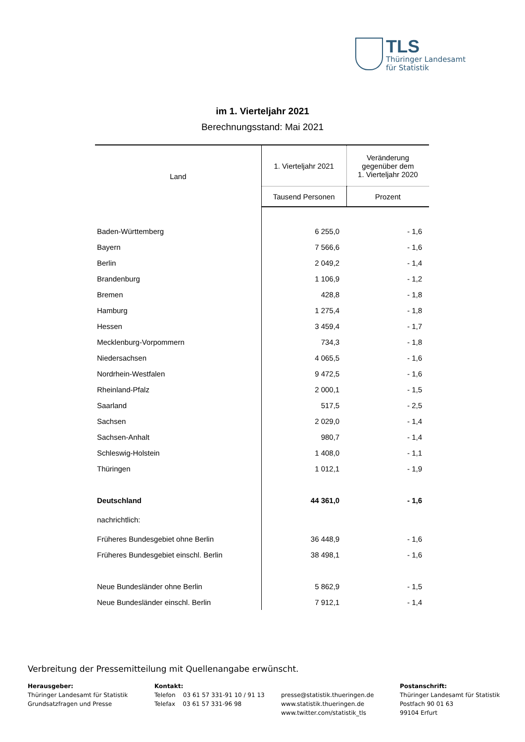TLS
Thüringer Landesamt
für Statistik
im 1. Vierteljahr 2021
Berechnungsstand: Mai 2021
| Land | 1. Vierteljahr 2021 | Veränderung gegenüber dem 1. Vierteljahr 2020 |
| --- | --- | --- |
| | Tausend Personen | Prozent |
| Baden-Württemberg | 6 255,0 | - 1,6 |
| Bayern | 7 566,6 | - 1,6 |
| Berlin | 2 049,2 | - 1,4 |
| Brandenburg | 1 106,9 | - 1,2 |
| Bremen | 428,8 | - 1,8 |
| Hamburg | 1 275,4 | - 1,8 |
| Hessen | 3 459,4 | - 1,7 |
| Mecklenburg-Vorpommern | 734,3 | - 1,8 |
| Niedersachsen | 4 065,5 | - 1,6 |
| Nordrhein-Westfalen | 9 472,5 | - 1,6 |
| Rheinland-Pfalz | 2 000,1 | - 1,5 |
| Saarland | 517,5 | - 2,5 |
| Sachsen | 2 029,0 | - 1,4 |
| Sachsen-Anhalt | 980,7 | - 1,4 |
| Schleswig-Holstein | 1 408,0 | - 1,1 |
| Thüringen | 1 012,1 | - 1,9 |
| Deutschland | 44 361,0 | - 1,6 |
| nachrichtlich: | | |
| Früheres Bundesgebiet ohne Berlin | 36 448,9 | - 1,6 |
| Früheres Bundesgebiet einschl. Berlin | 38 498,1 | - 1,6 |
| Neue Bundesländer ohne Berlin | 5 862,9 | - 1,5 |
| Neue Bundesländer einschl. Berlin | 7 912,1 | - 1,4 |
Verbreitung der Pressemitteilung mit Quellenangabe erwünscht.
Herausgeber:
Thüringer Landesamt für Statistik
Grundsatzfragen und Presse
Kontakt:
Telefon 03 61 57 331-91 10 / 91 13
Telefax 03 61 57 331-96 98
presse@statistik.thueringen.de
www.statistik.thueringen.de
www.twitter.com/statistik_tls
Postanschrift:
Thüringer Landesamt für Statistik
Postfach 90 01 63
99104 Erfurt